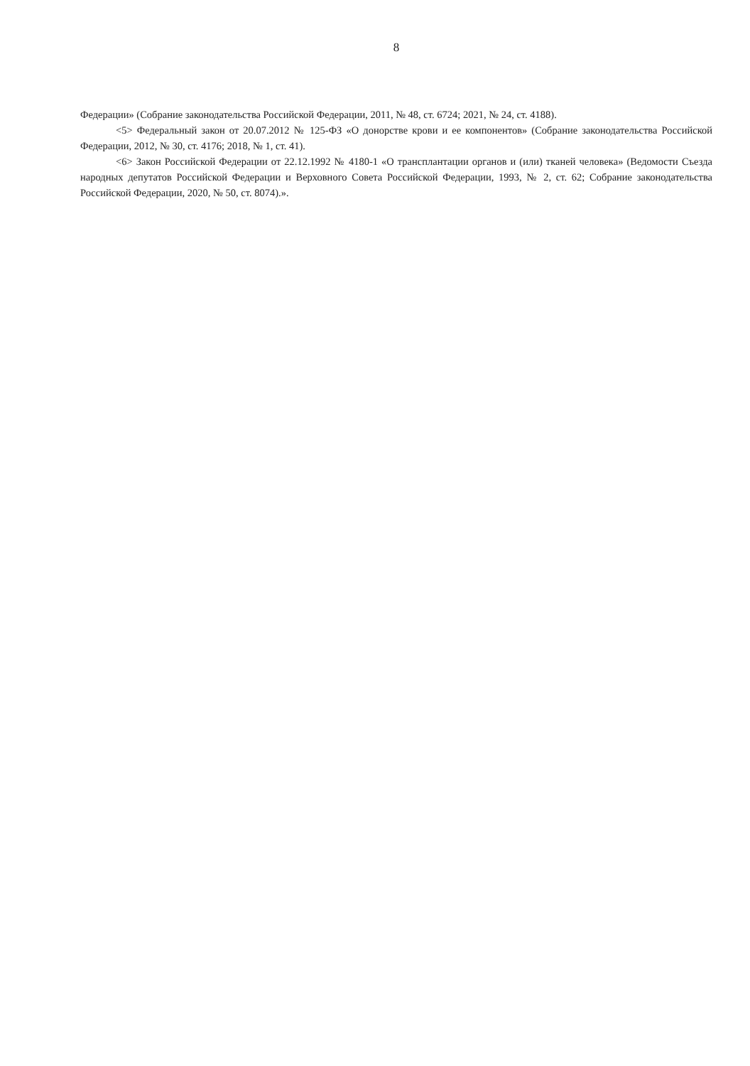8
Федерации» (Собрание законодательства Российской Федерации, 2011, № 48, ст. 6724; 2021, № 24, ст. 4188).
<5> Федеральный закон от 20.07.2012 № 125-ФЗ «О донорстве крови и ее компонентов» (Собрание законодательства Российской Федерации, 2012, № 30, ст. 4176; 2018, № 1, ст. 41).
<6> Закон Российской Федерации от 22.12.1992 № 4180-1 «О трансплантации органов и (или) тканей человека» (Ведомости Съезда народных депутатов Российской Федерации и Верховного Совета Российской Федерации, 1993, № 2, ст. 62; Собрание законодательства Российской Федерации, 2020, № 50, ст. 8074).».